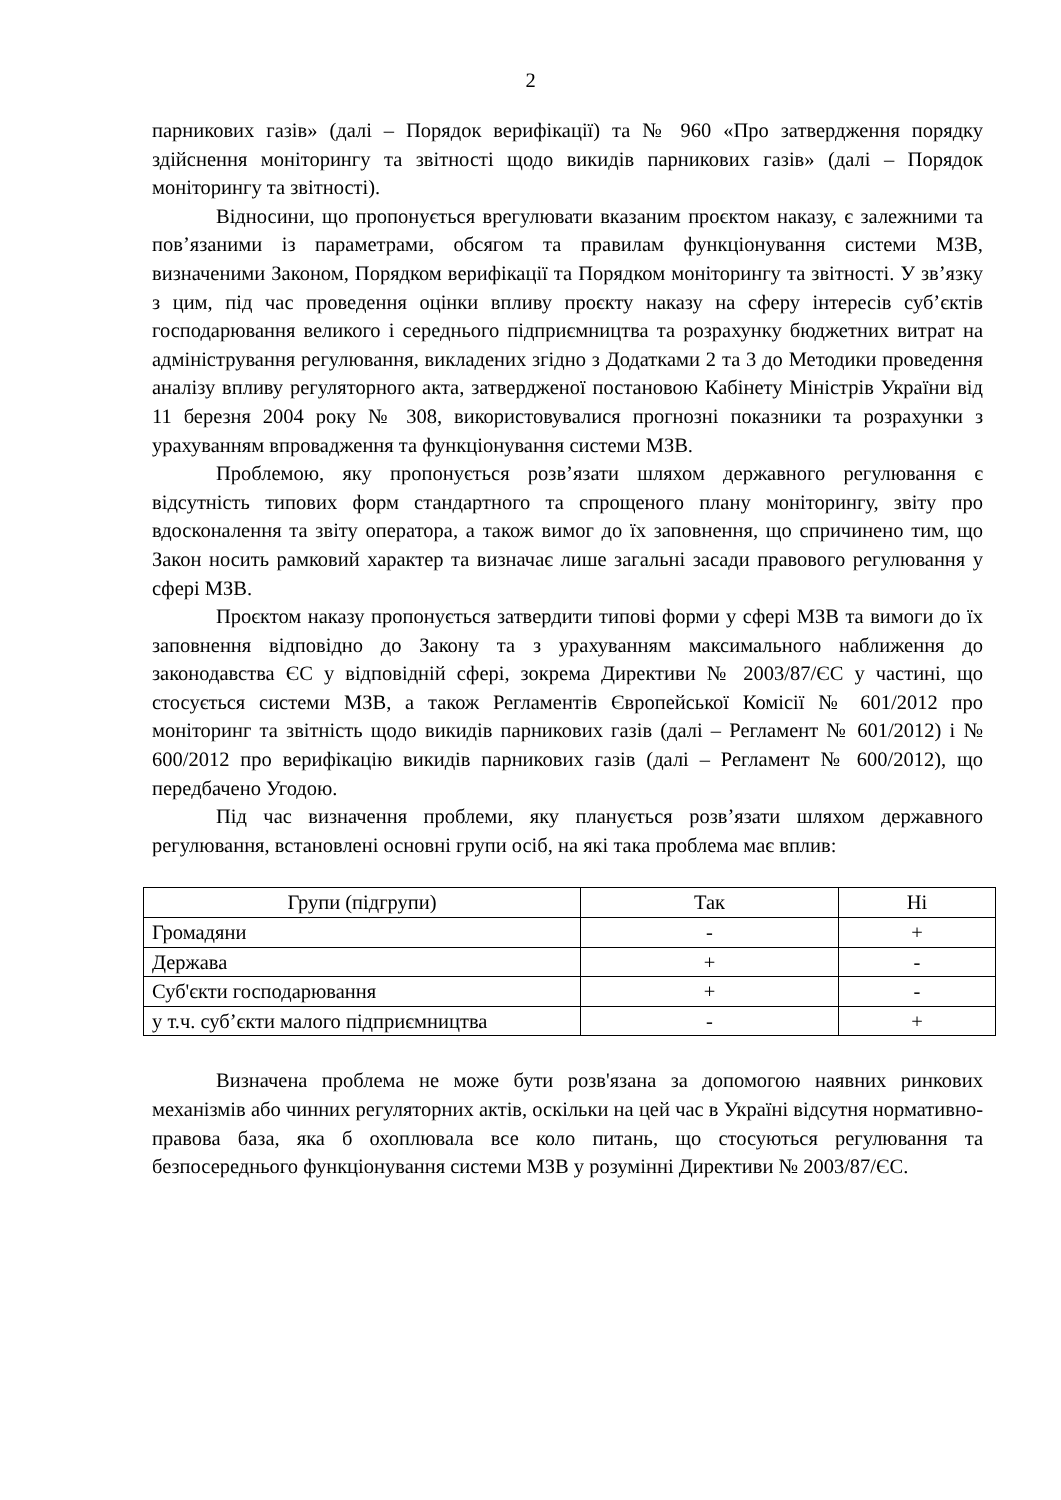2
парникових газів» (далі – Порядок верифікації) та № 960 «Про затвердження порядку здійснення моніторингу та звітності щодо викидів парникових газів» (далі – Порядок моніторингу та звітності).
Відносини, що пропонується врегулювати вказаним проєктом наказу, є залежними та пов’язаними із параметрами, обсягом та правилам функціонування системи МЗВ, визначеними Законом, Порядком верифікації та Порядком моніторингу та звітності. У зв’язку з цим, під час проведення оцінки впливу проєкту наказу на сферу інтересів суб’єктів господарювання великого і середнього підприємництва та розрахунку бюджетних витрат на адміністрування регулювання, викладених згідно з Додатками 2 та 3 до Методики проведення аналізу впливу регуляторного акта, затвердженої постановою Кабінету Міністрів України від 11 березня 2004 року № 308, використовувалися прогнозні показники та розрахунки з урахуванням впровадження та функціонування системи МЗВ.
Проблемою, яку пропонується розв’язати шляхом державного регулювання є відсутність типових форм стандартного та спрощеного плану моніторингу, звіту про вдосконалення та звіту оператора, а також вимог до їх заповнення, що спричинено тим, що Закон носить рамковий характер та визначає лише загальні засади правового регулювання у сфері МЗВ.
Проєктом наказу пропонується затвердити типові форми у сфері МЗВ та вимоги до їх заповнення відповідно до Закону та з урахуванням максимального наближення до законодавства ЄС у відповідній сфері, зокрема Директиви № 2003/87/ЄС у частині, що стосується системи МЗВ, а також Регламентів Європейської Комісії № 601/2012 про моніторинг та звітність щодо викидів парникових газів (далі – Регламент № 601/2012) і № 600/2012 про верифікацію викидів парникових газів (далі – Регламент № 600/2012), що передбачено Угодою.
Під час визначення проблеми, яку планується розв’язати шляхом державного регулювання, встановлені основні групи осіб, на які така проблема має вплив:
| Групи (підгрупи) | Так | Ні |
| --- | --- | --- |
| Громадяни | - | + |
| Держава | + | - |
| Суб'єкти господарювання | + | - |
| у т.ч. суб’єкти малого підприємництва | - | + |
Визначена проблема не може бути розв'язана за допомогою наявних ринкових механізмів або чинних регуляторних актів, оскільки на цей час в Україні відсутня нормативно-правова база, яка б охоплювала все коло питань, що стосуються регулювання та безпосереднього функціонування системи МЗВ у розумінні Директиви № 2003/87/ЄС.